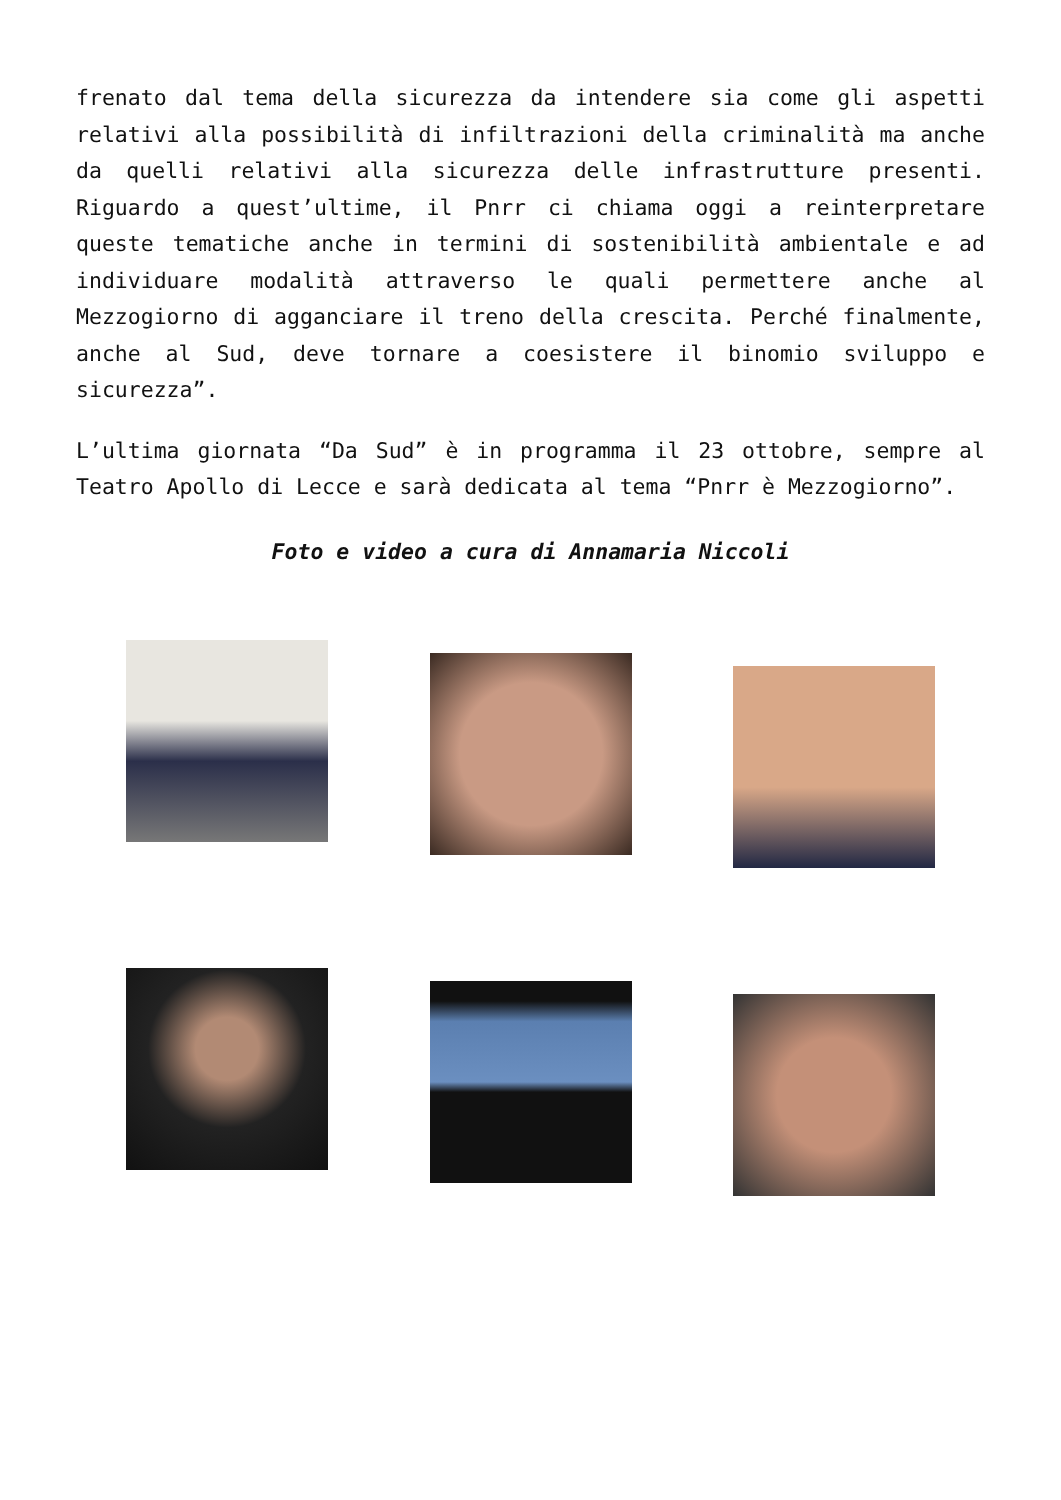frenato dal tema della sicurezza da intendere sia come gli aspetti relativi alla possibilità di infiltrazioni della criminalità ma anche da quelli relativi alla sicurezza delle infrastrutture presenti. Riguardo a quest’ultime, il Pnrr ci chiama oggi a reinterpretare queste tematiche anche in termini di sostenibilità ambientale e ad individuare modalità attraverso le quali permettere anche al Mezzogiorno di agganciare il treno della crescita. Perché finalmente, anche al Sud, deve tornare a coesistere il binomio sviluppo e sicurezza”.
L’ultima giornata “Da Sud” è in programma il 23 ottobre, sempre al Teatro Apollo di Lecce e sarà dedicata al tema “Pnrr è Mezzogiorno”.
Foto e video a cura di Annamaria Niccoli